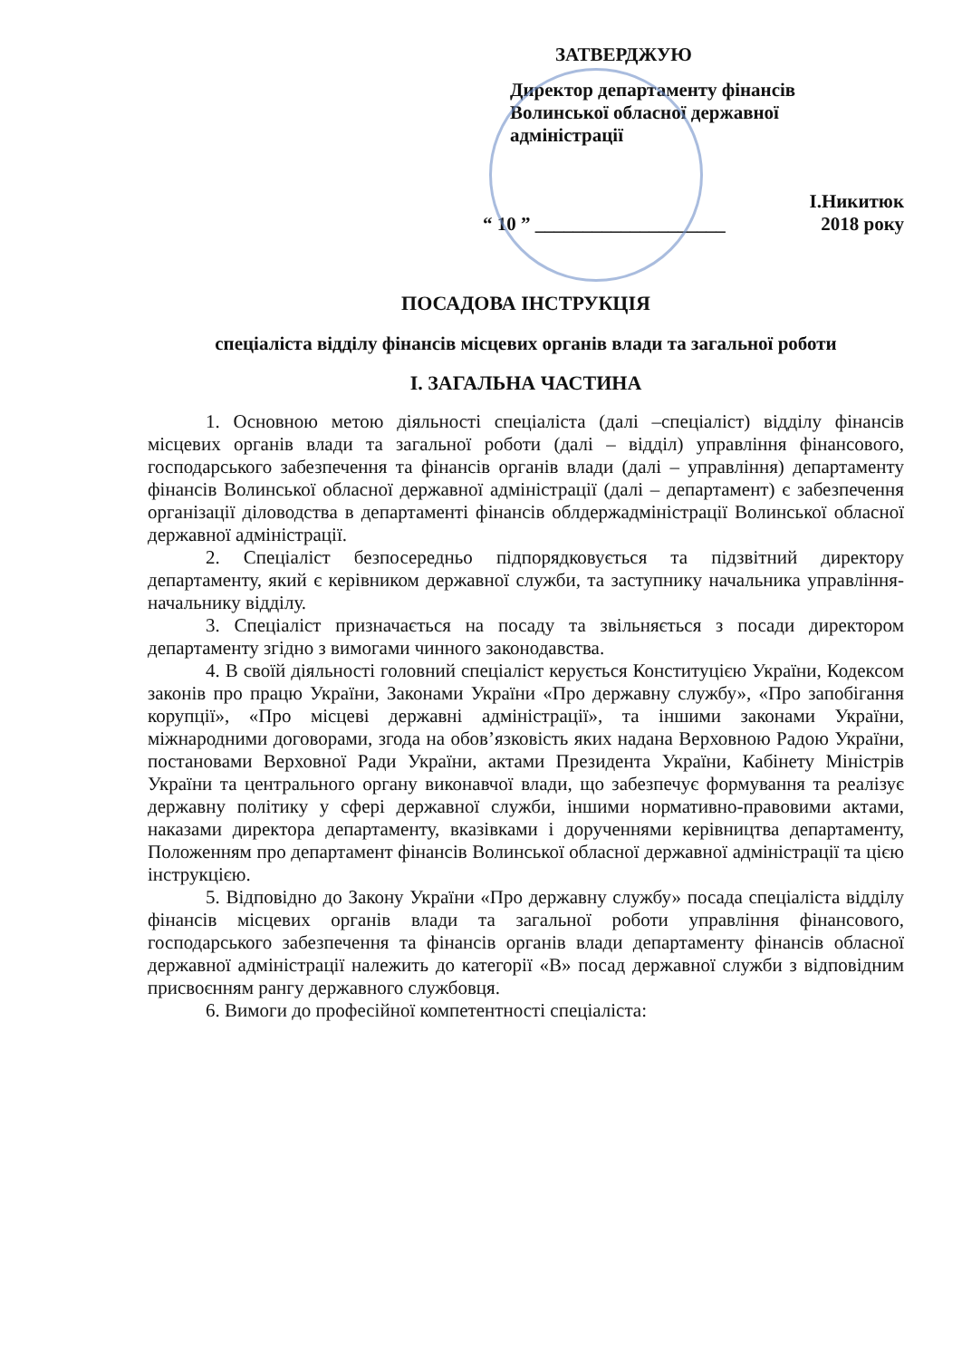ЗАТВЕРДЖУЮ
Директор департаменту фінансів
Волинської обласної державної
адміністрації
І.Никитюк
“ 10 ” ____________________ 2018 року
ПОСАДОВА ІНСТРУКЦІЯ
спеціаліста відділу фінансів місцевих органів влади та загальної роботи
І. ЗАГАЛЬНА ЧАСТИНА
1. Основною метою діяльності спеціаліста (далі –спеціаліст) відділу фінансів місцевих органів влади та загальної роботи (далі – відділ) управління фінансового, господарського забезпечення та фінансів органів влади (далі – управління) департаменту фінансів Волинської обласної державної адміністрації (далі – департамент) є забезпечення організації діловодства в департаменті фінансів облдержадміністрації Волинської обласної державної адміністрації.
2. Спеціаліст безпосередньо підпорядковується та підзвітний директору департаменту, який є керівником державної служби, та заступнику начальника управління-начальнику відділу.
3. Спеціаліст призначається на посаду та звільняється з посади директором департаменту згідно з вимогами чинного законодавства.
4. В своїй діяльності головний спеціаліст керується Конституцією України, Кодексом законів про працю України, Законами України «Про державну службу», «Про запобігання корупції», «Про місцеві державні адміністрації», та іншими законами України, міжнародними договорами, згода на обов’язковість яких надана Верховною Радою України, постановами Верховної Ради України, актами Президента України, Кабінету Міністрів України та центрального органу виконавчої влади, що забезпечує формування та реалізує державну політику у сфері державної служби, іншими нормативно-правовими актами, наказами директора департаменту, вказівками і дорученнями керівництва департаменту, Положенням про департамент фінансів Волинської обласної державної адміністрації та цією інструкцією.
5. Відповідно до Закону України «Про державну службу» посада спеціаліста відділу фінансів місцевих органів влади та загальної роботи управління фінансового, господарського забезпечення та фінансів органів влади департаменту фінансів обласної державної адміністрації належить до категорії «В» посад державної служби з відповідним присвоєнням рангу державного службовця.
6. Вимоги до професійної компетентності спеціаліста: